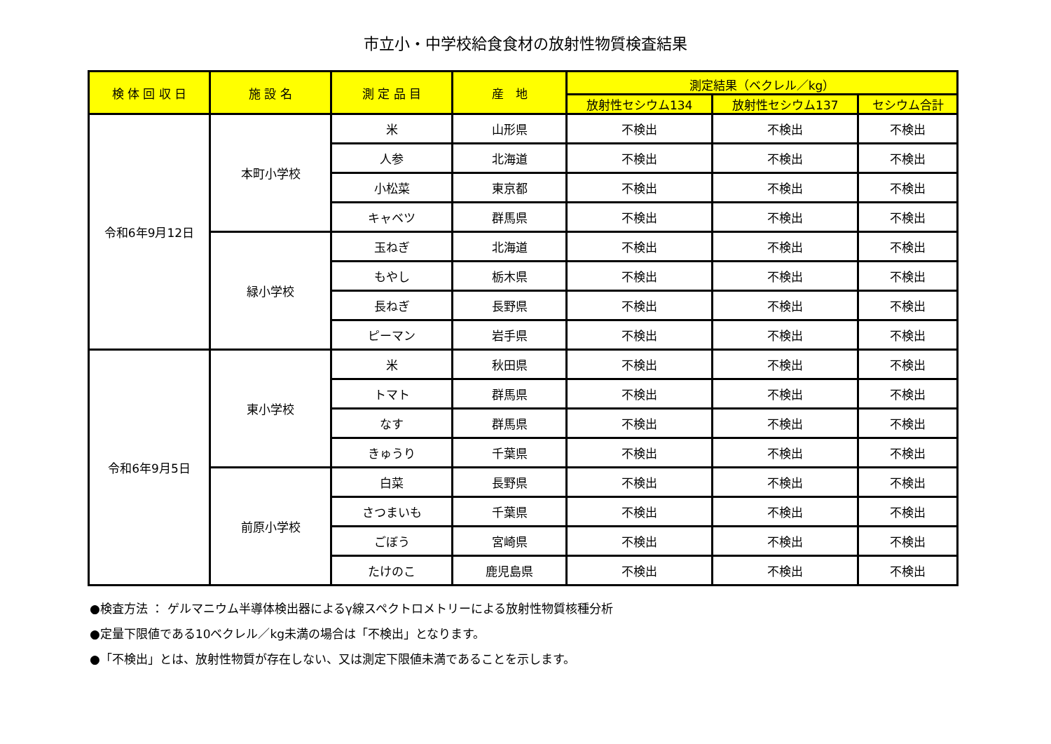市立小・中学校給食食材の放射性物質検査結果
| 検 体 回 収 日 | 施 設 名 | 測 定 品 目 | 産 地 | 測定結果（ベクレル／kg） | | |
| --- | --- | --- | --- | --- | --- | --- |
| | | | | 放射性セシウム134 | 放射性セシウム137 | セシウム合計 |
| 令和6年9月12日 | 本町小学校 | 米 | 山形県 | 不検出 | 不検出 | 不検出 |
| | | 人参 | 北海道 | 不検出 | 不検出 | 不検出 |
| | | 小松菜 | 東京都 | 不検出 | 不検出 | 不検出 |
| | | キャベツ | 群馬県 | 不検出 | 不検出 | 不検出 |
| | 緑小学校 | 玉ねぎ | 北海道 | 不検出 | 不検出 | 不検出 |
| | | もやし | 栃木県 | 不検出 | 不検出 | 不検出 |
| | | 長ねぎ | 長野県 | 不検出 | 不検出 | 不検出 |
| | | ピーマン | 岩手県 | 不検出 | 不検出 | 不検出 |
| 令和6年9月5日 | 東小学校 | 米 | 秋田県 | 不検出 | 不検出 | 不検出 |
| | | トマト | 群馬県 | 不検出 | 不検出 | 不検出 |
| | | なす | 群馬県 | 不検出 | 不検出 | 不検出 |
| | | きゅうり | 千葉県 | 不検出 | 不検出 | 不検出 |
| | 前原小学校 | 白菜 | 長野県 | 不検出 | 不検出 | 不検出 |
| | | さつまいも | 千葉県 | 不検出 | 不検出 | 不検出 |
| | | ごぼう | 宮崎県 | 不検出 | 不検出 | 不検出 |
| | | たけのこ | 鹿児島県 | 不検出 | 不検出 | 不検出 |
●検査方法 ： ゲルマニウム半導体検出器によるγ線スペクトロメトリーによる放射性物質核種分析
●定量下限値である10ベクレル／kg未満の場合は「不検出」となります。
●「不検出」とは、放射性物質が存在しない、又は測定下限値未満であることを示します。